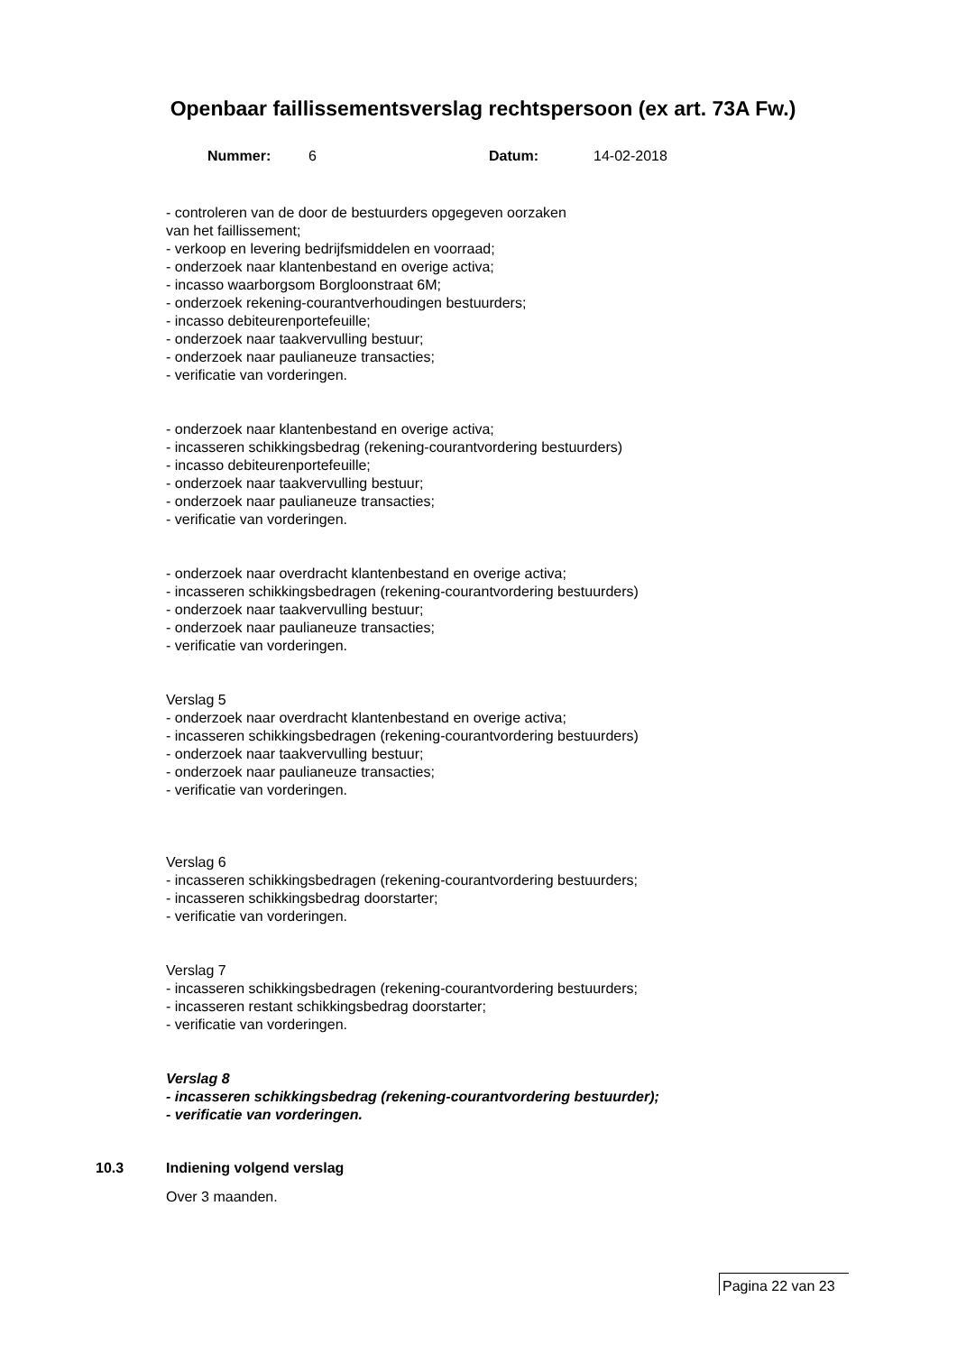Openbaar faillissementsverslag rechtspersoon (ex art. 73A Fw.)
Nummer: 6 Datum: 14-02-2018
- controleren van de door de bestuurders opgegeven oorzaken
van het faillissement;
- verkoop en levering bedrijfsmiddelen en voorraad;
- onderzoek naar klantenbestand en overige activa;
- incasso waarborgsom Borgloonstraat 6M;
- onderzoek rekening-courantverhoudingen bestuurders;
- incasso debiteurenportefeuille;
- onderzoek naar taakvervulling bestuur;
- onderzoek naar paulianeuze transacties;
- verificatie van vorderingen.
- onderzoek naar klantenbestand en overige activa;
- incasseren schikkingsbedrag (rekening-courantvordering bestuurders)
- incasso debiteurenportefeuille;
- onderzoek naar taakvervulling bestuur;
- onderzoek naar paulianeuze transacties;
- verificatie van vorderingen.
- onderzoek naar overdracht klantenbestand en overige activa;
- incasseren schikkingsbedragen (rekening-courantvordering bestuurders)
- onderzoek naar taakvervulling bestuur;
- onderzoek naar paulianeuze transacties;
- verificatie van vorderingen.
Verslag 5
- onderzoek naar overdracht klantenbestand en overige activa;
- incasseren schikkingsbedragen (rekening-courantvordering bestuurders)
- onderzoek naar taakvervulling bestuur;
- onderzoek naar paulianeuze transacties;
- verificatie van vorderingen.
Verslag 6
- incasseren schikkingsbedragen (rekening-courantvordering bestuurders;
- incasseren schikkingsbedrag doorstarter;
- verificatie van vorderingen.
Verslag 7
- incasseren schikkingsbedragen (rekening-courantvordering bestuurders;
- incasseren restant schikkingsbedrag doorstarter;
- verificatie van vorderingen.
Verslag 8
- incasseren schikkingsbedrag (rekening-courantvordering bestuurder);
- verificatie van vorderingen.
10.3 Indiening volgend verslag
Over 3 maanden.
Pagina 22 van 23